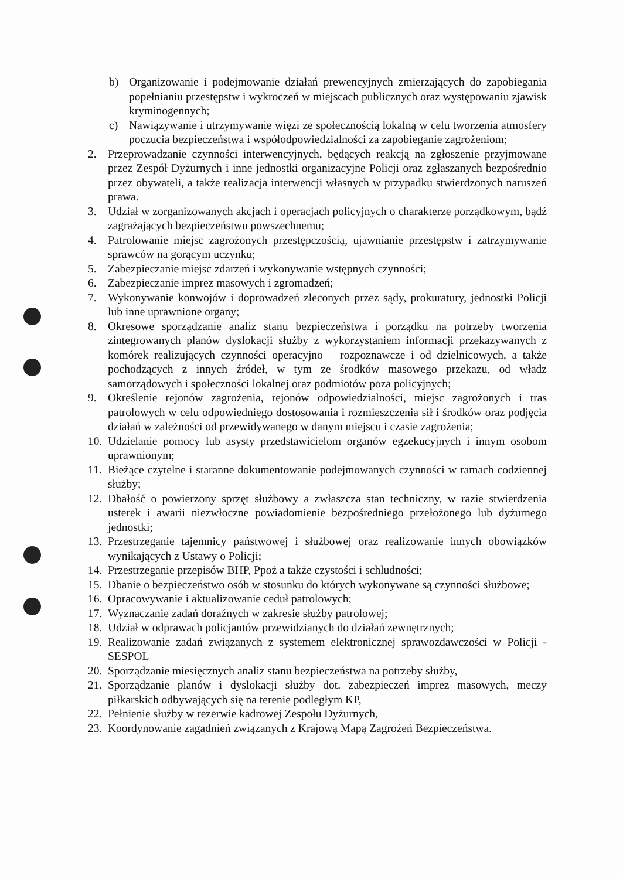b) Organizowanie i podejmowanie działań prewencyjnych zmierzających do zapobiegania popełnianiu przestępstw i wykroczeń w miejscach publicznych oraz występowaniu zjawisk kryminogennych;
c) Nawiązywanie i utrzymywanie więzi ze społecznością lokalną w celu tworzenia atmosfery poczucia bezpieczeństwa i współodpowiedzialności za zapobieganie zagrożeniom;
2. Przeprowadzanie czynności interwencyjnych, będących reakcją na zgłoszenie przyjmowane przez Zespół Dyżurnych i inne jednostki organizacyjne Policji oraz zgłaszanych bezpośrednio przez obywateli, a także realizacja interwencji własnych w przypadku stwierdzonych naruszeń prawa.
3. Udział w zorganizowanych akcjach i operacjach policyjnych o charakterze porządkowym, bądź zagrażających bezpieczeństwu powszechnemu;
4. Patrolowanie miejsc zagrożonych przestępczością, ujawnianie przestępstw i zatrzymywanie sprawców na gorącym uczynku;
5. Zabezpieczanie miejsc zdarzeń i wykonywanie wstępnych czynności;
6. Zabezpieczanie imprez masowych i zgromadzeń;
7. Wykonywanie konwojów i doprowadzeń zleconych przez sądy, prokuratury, jednostki Policji lub inne uprawnione organy;
8. Okresowe sporządzanie analiz stanu bezpieczeństwa i porządku na potrzeby tworzenia zintegrowanych planów dyslokacji służby z wykorzystaniem informacji przekazywanych z komórek realizujących czynności operacyjno – rozpoznawcze i od dzielnicowych, a także pochodzących z innych źródeł, w tym ze środków masowego przekazu, od władz samorządowych i społeczności lokalnej oraz podmiotów poza policyjnych;
9. Określenie rejonów zagrożenia, rejonów odpowiedzialności, miejsc zagrożonych i tras patrolowych w celu odpowiedniego dostosowania i rozmieszczenia sił i środków oraz podjęcia działań w zależności od przewidywanego w danym miejscu i czasie zagrożenia;
10. Udzielanie pomocy lub asysty przedstawicielom organów egzekucyjnych i innym osobom uprawnionym;
11. Bieżące czytelne i staranne dokumentowanie podejmowanych czynności w ramach codziennej służby;
12. Dbałość o powierzony sprzęt służbowy a zwłaszcza stan techniczny, w razie stwierdzenia usterek i awarii niezwłoczne powiadomienie bezpośredniego przełożonego lub dyżurnego jednostki;
13. Przestrzeganie tajemnicy państwowej i służbowej oraz realizowanie innych obowiązków wynikających z Ustawy o Policji;
14. Przestrzeganie przepisów BHP, Ppoż a także czystości i schludności;
15. Dbanie o bezpieczeństwo osób w stosunku do których wykonywane są czynności służbowe;
16. Opracowywanie i aktualizowanie ceduł patrolowych;
17. Wyznaczanie zadań doraźnych w zakresie służby patrolowej;
18. Udział w odprawach policjantów przewidzianych do działań zewnętrznych;
19. Realizowanie zadań związanych z systemem elektronicznej sprawozdawczości w Policji - SESPOL
20. Sporządzanie miesięcznych analiz stanu bezpieczeństwa na potrzeby służby,
21. Sporządzanie planów i dyslokacji służby dot. zabezpieczeń imprez masowych, meczy piłkarskich odbywających się na terenie podległym KP,
22. Pełnienie służby w rezerwie kadrowej Zespołu Dyżurnych,
23. Koordynowanie zagadnień związanych z Krajową Mapą Zagrożeń Bezpieczeństwa.